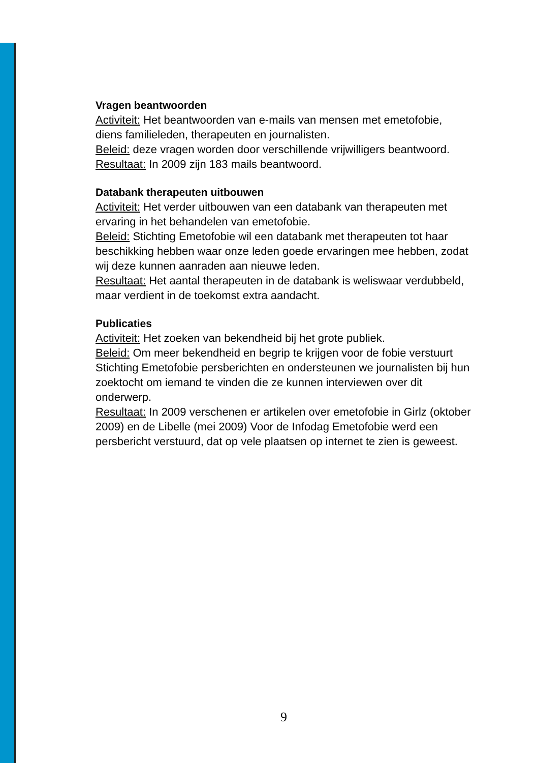Vragen beantwoorden
Activiteit: Het beantwoorden van e-mails van mensen met emetofobie, diens familieleden, therapeuten en journalisten.
Beleid: deze vragen worden door verschillende vrijwilligers beantwoord.
Resultaat: In 2009 zijn 183 mails beantwoord.
Databank therapeuten uitbouwen
Activiteit: Het verder uitbouwen van een databank van therapeuten met ervaring in het behandelen van emetofobie.
Beleid: Stichting Emetofobie wil een databank met therapeuten tot haar beschikking hebben waar onze leden goede ervaringen mee hebben, zodat wij deze kunnen aanraden aan nieuwe leden.
Resultaat: Het aantal therapeuten in de databank is weliswaar verdubbeld, maar verdient in de toekomst extra aandacht.
Publicaties
Activiteit: Het zoeken van bekendheid bij het grote publiek.
Beleid: Om meer bekendheid en begrip te krijgen voor de fobie verstuurt Stichting Emetofobie persberichten en ondersteunen we journalisten bij hun zoektocht om iemand te vinden die ze kunnen interviewen over dit onderwerp.
Resultaat: In 2009 verschenen er artikelen over emetofobie in Girlz (oktober 2009) en de Libelle (mei 2009) Voor de Infodag Emetofobie werd een persbericht verstuurd, dat op vele plaatsen op internet te zien is geweest.
9